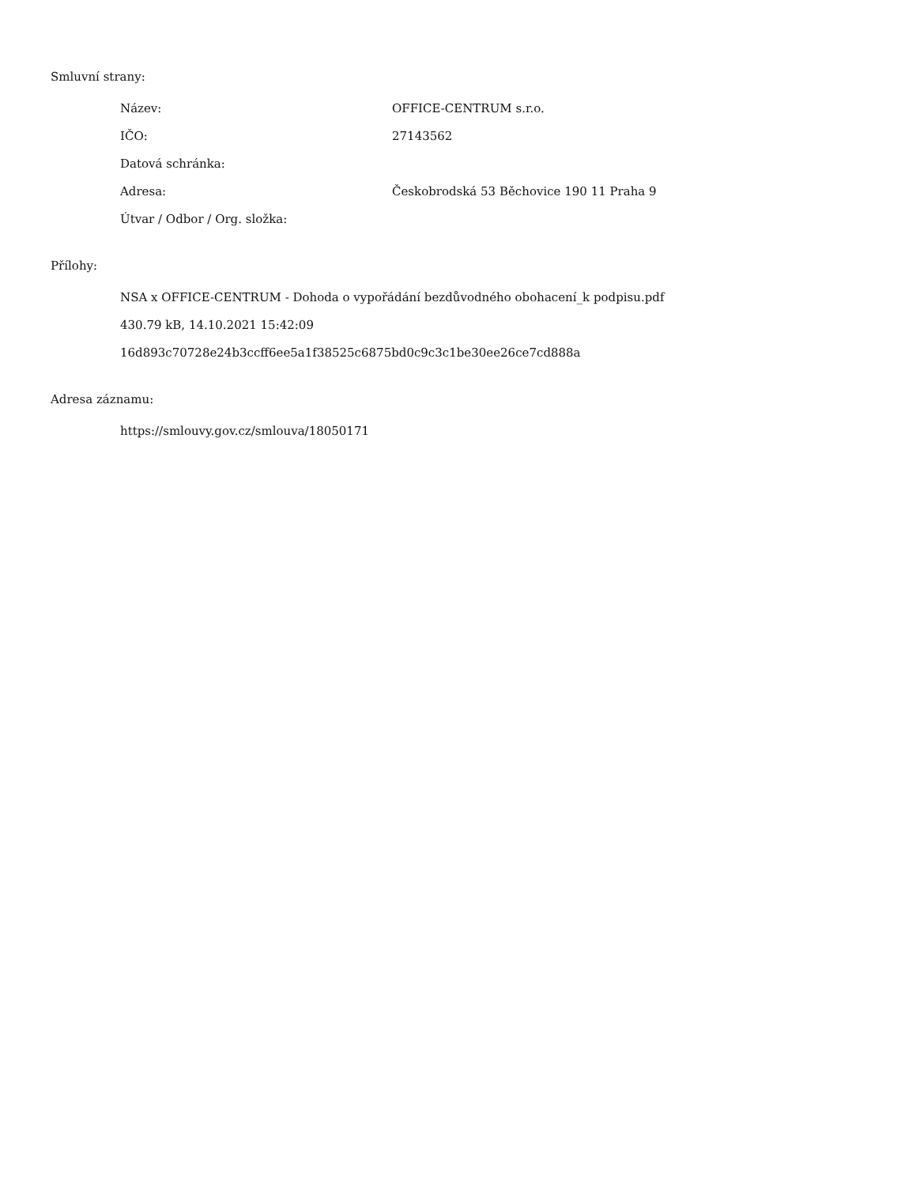Smluvní strany:
| Název: | OFFICE-CENTRUM s.r.o. |
| IČO: | 27143562 |
| Datová schránka: | |
| Adresa: | Českobrodská 53 Běchovice 190 11 Praha 9 |
| Útvar / Odbor / Org. složka: | |
Přílohy:
NSA x OFFICE-CENTRUM - Dohoda o vypořádání bezdůvodného obohacení_k podpisu.pdf
430.79 kB, 14.10.2021 15:42:09
16d893c70728e24b3ccff6ee5a1f38525c6875bd0c9c3c1be30ee26ce7cd888a
Adresa záznamu:
https://smlouvy.gov.cz/smlouva/18050171